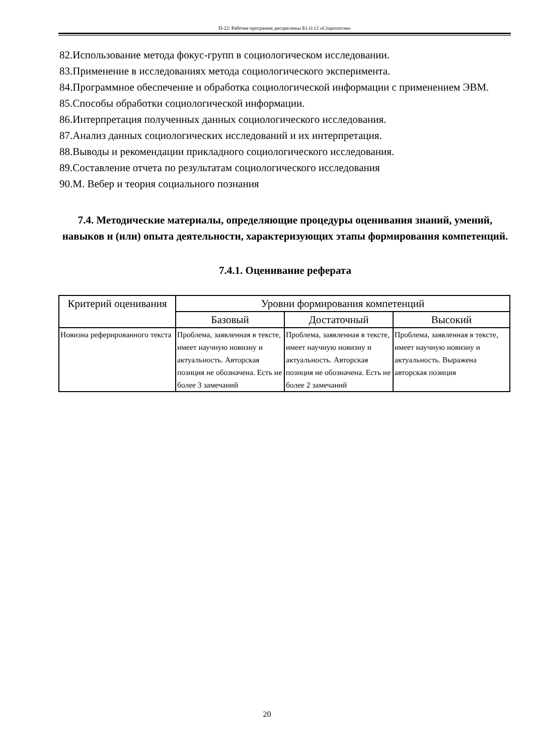П-22: Рабочая программа дисциплины Б1.О.12 «Социология»
82.Использование метода фокус-групп в социологическом исследовании.
83.Применение в исследованиях метода социологического эксперимента.
84.Программное обеспечение и обработка социологической информации с применением ЭВМ.
85.Способы обработки социологической информации.
86.Интерпретация полученных данных социологического исследования.
87.Анализ данных социологических исследований и их интерпретация.
88.Выводы и рекомендации прикладного социологического исследования.
89.Составление отчета по результатам социологического исследования
90.М. Вебер и теория социального познания
7.4. Методические материалы, определяющие процедуры оценивания знаний, умений, навыков и (или) опыта деятельности, характеризующих этапы формирования компетенций.
7.4.1. Оценивание реферата
| Критерий оценивания | Уровни формирования компетенций | | |
| --- | --- | --- | --- |
| | Базовый | Достаточный | Высокий |
| Новизна реферированного текста | Проблема, заявленная в тексте, имеет научную новизну и актуальность. Авторская позиция не обозначена. Есть не более 3 замечаний | Проблема, заявленная в тексте, имеет научную новизну и актуальность. Авторская позиция не обозначена. Есть не более 2 замечаний | Проблема, заявленная в тексте, имеет научную новизну и актуальность. Выражена авторская позиция |
20